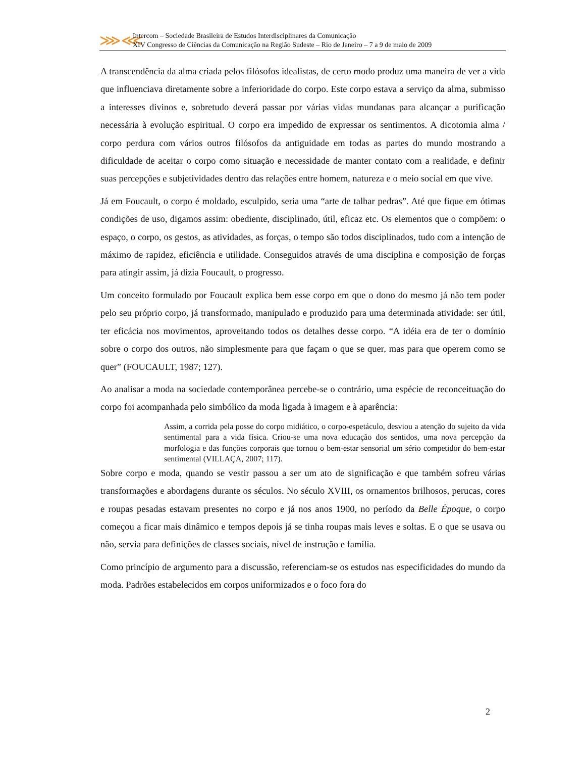⋙⋘
Intercom – Sociedade Brasileira de Estudos Interdisciplinares da Comunicação
XIV Congresso de Ciências da Comunicação na Região Sudeste – Rio de Janeiro – 7 a 9 de maio de 2009
A transcendência da alma criada pelos filósofos idealistas, de certo modo produz uma maneira de ver a vida que influenciava diretamente sobre a inferioridade do corpo. Este corpo estava a serviço da alma, submisso a interesses divinos e, sobretudo deverá passar por várias vidas mundanas para alcançar a purificação necessária à evolução espiritual. O corpo era impedido de expressar os sentimentos. A dicotomia alma / corpo perdura com vários outros filósofos da antiguidade em todas as partes do mundo mostrando a dificuldade de aceitar o corpo como situação e necessidade de manter contato com a realidade, e definir suas percepções e subjetividades dentro das relações entre homem, natureza e o meio social em que vive.
Já em Foucault, o corpo é moldado, esculpido, seria uma “arte de talhar pedras”. Até que fique em ótimas condições de uso, digamos assim: obediente, disciplinado, útil, eficaz etc. Os elementos que o compõem: o espaço, o corpo, os gestos, as atividades, as forças, o tempo são todos disciplinados, tudo com a intenção de máximo de rapidez, eficiência e utilidade. Conseguidos através de uma disciplina e composição de forças para atingir assim, já dizia Foucault, o progresso.
Um conceito formulado por Foucault explica bem esse corpo em que o dono do mesmo já não tem poder pelo seu próprio corpo, já transformado, manipulado e produzido para uma determinada atividade: ser útil, ter eficácia nos movimentos, aproveitando todos os detalhes desse corpo. “A idéia era de ter o domínio sobre o corpo dos outros, não simplesmente para que façam o que se quer, mas para que operem como se quer” (FOUCAULT, 1987; 127).
Ao analisar a moda na sociedade contemporânea percebe-se o contrário, uma espécie de reconceituação do corpo foi acompanhada pelo simbólico da moda ligada à imagem e à aparência:
Assim, a corrida pela posse do corpo midiático, o corpo-espetáculo, desviou a atenção do sujeito da vida sentimental para a vida física. Criou-se uma nova educação dos sentidos, uma nova percepção da morfologia e das funções corporais que tornou o bem-estar sensorial um sério competidor do bem-estar sentimental (VILLAÇA, 2007; 117).
Sobre corpo e moda, quando se vestir passou a ser um ato de significação e que também sofreu várias transformações e abordagens durante os séculos. No século XVIII, os ornamentos brilhosos, perucas, cores e roupas pesadas estavam presentes no corpo e já nos anos 1900, no período da Belle Époque, o corpo começou a ficar mais dinâmico e tempos depois já se tinha roupas mais leves e soltas. E o que se usava ou não, servia para definições de classes sociais, nível de instrução e família.
Como princípio de argumento para a discussão, referenciam-se os estudos nas especificidades do mundo da moda. Padrões estabelecidos em corpos uniformizados e o foco fora do
2